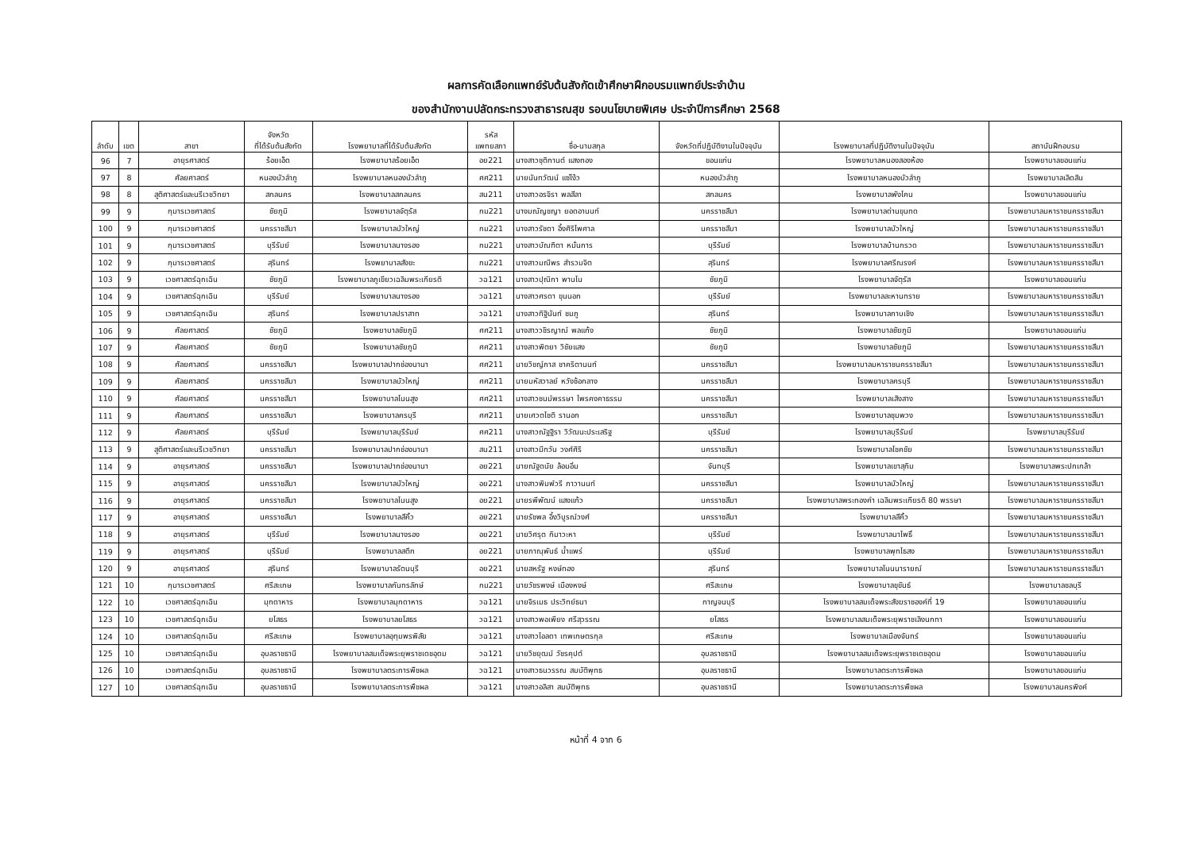ผลการคัดเลือกแพทย์รับต้นสังกัดเข้าศึกษาฝึกอบรมแพทย์ประจำบ้าน
ของสำนักงานปลัดกระทรวงสาธารณสุข รอบนโยบายพิเศษ ประจำปีการศึกษา 2568
| ลำดับ | เขต | สาขา | จังหวัด ที่ได้รับต้นสังกัด | โรงพยาบาลที่ได้รับต้นสังกัด | รหัส แพทยสภา | ชื่อ-นามสกุล | จังหวัดที่ปฏิบัติงานในปัจจุบัน | โรงพยาบาลที่ปฏิบัติงานในปัจจุบัน | สถาบันฝึกอบรม |
| --- | --- | --- | --- | --- | --- | --- | --- | --- | --- |
| 96 | 7 | อายุรศาสตร์ | ร้อยเอ็ด | โรงพยาบาลร้อยเอ็ด | อย221 | นางสาวชุติกานต์ แสงทอง | ขอนแก่น | โรงพยาบาลหนองสองห้อง | โรงพยาบาลขอนแก่น |
| 97 | 8 | ศัลยศาสตร์ | หนองบัวลำภู | โรงพยาบาลหนองบัวลำภู | ศศ211 | นายนันทวัฒน์ แซ่โง้ว | หนองบัวลำภู | โรงพยาบาลหนองบัวลำภู | โรงพยาบาลเลิดสิน |
| 98 | 8 | สูติศาสตร์และนรีเวชวิทยา | สกลนคร | โรงพยาบาลสกลนคร | สน211 | นางสาวอรจิรา พลสีลา | สกลนคร | โรงพยาบาลพังโคน | โรงพยาบาลขอนแก่น |
| 99 | 9 | กุมารเวชศาสตร์ | ชัยภูมิ | โรงพยาบาลจัตุรัส | กม221 | นางมณัญชญา ยอดอานนท์ | นครราชสีมา | โรงพยาบาลด่านขุนทด | โรงพยาบาลมหาราชนครราชสีมา |
| 100 | 9 | กุมารเวชศาสตร์ | นครราชสีมา | โรงพยาบาลบัวใหญ่ | กม221 | นางสาวรัชดา อึ้งศิริไพศาล | นครราชสีมา | โรงพยาบาลบัวใหญ่ | โรงพยาบาลมหาราชนครราชสีมา |
| 101 | 9 | กุมารเวชศาสตร์ | บุรีรัมย์ | โรงพยาบาลนางรอง | กม221 | นางสาวบัณฑิตา หมั่นการ | บุรีรัมย์ | โรงพยาบาลบ้านกรวด | โรงพยาบาลมหาราชนครราชสีมา |
| 102 | 9 | กุมารเวชศาสตร์ | สุรินทร์ | โรงพยาบาลสังขะ | กม221 | นางสาวมณีพร สำรวมจิต | สุรินทร์ | โรงพยาบาลศรีณรงค์ | โรงพยาบาลมหาราชนครราชสีมา |
| 103 | 9 | เวชศาสตร์ฉุกเฉิน | ชัยภูมิ | โรงพยาบาลภูเขียวเฉลิมพระเกียรติ | วฉ121 | นางสาวปุณิกา พานโน | ชัยภูมิ | โรงพยาบาลจัตุรัส | โรงพยาบาลขอนแก่น |
| 104 | 9 | เวชศาสตร์ฉุกเฉิน | บุรีรัมย์ | โรงพยาบาลนางรอง | วฉ121 | นางสาวศรดา ขุนนอก | บุรีรัมย์ | โรงพยาบาลละหานทราย | โรงพยาบาลมหาราชนครราชสีมา |
| 105 | 9 | เวชศาสตร์ฉุกเฉิน | สุรินทร์ | โรงพยาบาลปราสาท | วฉ121 | นางสาวทิฐินันท์ ชมภู | สุรินทร์ | โรงพยาบาลกาบเชิง | โรงพยาบาลมหาราชนครราชสีมา |
| 106 | 9 | ศัลยศาสตร์ | ชัยภูมิ | โรงพยาบาลชัยภูมิ | ศศ211 | นางสาววชิรญาณ์ พลแก้ง | ชัยภูมิ | โรงพยาบาลชัยภูมิ | โรงพยาบาลขอนแก่น |
| 107 | 9 | ศัลยศาสตร์ | ชัยภูมิ | โรงพยาบาลชัยภูมิ | ศศ211 | นางสาวพิตยา วิชัยแสง | ชัยภูมิ | โรงพยาบาลชัยภูมิ | โรงพยาบาลมหาราชนครราชสีมา |
| 108 | 9 | ศัลยศาสตร์ | นครราชสีมา | โรงพยาบาลปากช่องนานา | ศศ211 | นายวิชญ์ภาส ชาคริตานนท์ | นครราชสีมา | โรงพยาบาลมหาราชนครราชสีมา | โรงพยาบาลมหาราชนครราชสีมา |
| 109 | 9 | ศัลยศาสตร์ | นครราชสีมา | โรงพยาบาลบัวใหญ่ | ศศ211 | นายมหัสวาลย์ หวังช้อกลาง | นครราชสีมา | โรงพยาบาลครบุรี | โรงพยาบาลมหาราชนครราชสีมา |
| 110 | 9 | ศัลยศาสตร์ | นครราชสีมา | โรงพยาบาลโนนสูง | ศศ211 | นางสาวชนม์พรรษา ไพรคงคาธรรม | นครราชสีมา | โรงพยาบาลเสิงสาง | โรงพยาบาลมหาราชนครราชสีมา |
| 111 | 9 | ศัลยศาสตร์ | นครราชสีมา | โรงพยาบาลครบุรี | ศศ211 | นายเศวตโชติ รานอก | นครราชสีมา | โรงพยาบาลชุมพวง | โรงพยาบาลมหาราชนครราชสีมา |
| 112 | 9 | ศัลยศาสตร์ | บุรีรัมย์ | โรงพยาบาลบุรีรัมย์ | ศศ211 | นางสาวณัฐฐิรา วิวัฒนะประเสริฐ | บุรีรัมย์ | โรงพยาบาลบุรีรัมย์ | โรงพยาบาลบุรีรัมย์ |
| 113 | 9 | สูติศาสตร์และนรีเวชวิทยา | นครราชสีมา | โรงพยาบาลปากช่องนานา | สน211 | นางสาวมีทวัน วงศ์ศิริ | นครราชสีมา | โรงพยาบาลโชคชัย | โรงพยาบาลมหาราชนครราชสีมา |
| 114 | 9 | อายุรศาสตร์ | นครราชสีมา | โรงพยาบาลปากช่องนานา | อย221 | นายณัฐดนัย ล้อมอิ่ม | จันทบุรี | โรงพยาบาลเขาสุกิม | โรงพยาบาลพระปกเกล้า |
| 115 | 9 | อายุรศาสตร์ | นครราชสีมา | โรงพยาบาลบัวใหญ่ | อย221 | นางสาวพิมพ์วรี ภาวานนท์ | นครราชสีมา | โรงพยาบาลบัวใหญ่ | โรงพยาบาลมหาราชนครราชสีมา |
| 116 | 9 | อายุรศาสตร์ | นครราชสีมา | โรงพยาบาลโนนสูง | อย221 | นายรพีพัฒน์ แสงแก้ว | นครราชสีมา | โรงพยาบาลพระทองคำ เฉลิมพระเกียรติ 80 พรรษา | โรงพยาบาลมหาราชนครราชสีมา |
| 117 | 9 | อายุรศาสตร์ | นครราชสีมา | โรงพยาบาลสีคิ้ว | อย221 | นายรัชพล อึ้งวิบูรณ์วงศ์ | นครราชสีมา | โรงพยาบาลสีคิ้ว | โรงพยาบาลมหาราชนครราชสีมา |
| 118 | 9 | อายุรศาสตร์ | บุรีรัมย์ | โรงพยาบาลนางรอง | อย221 | นายวิศรุต กิมาวะหา | บุรีรัมย์ | โรงพยาบาลนาโพธิ์ | โรงพยาบาลมหาราชนครราชสีมา |
| 119 | 9 | อายุรศาสตร์ | บุรีรัมย์ | โรงพยาบาลสตึก | อย221 | นายภาณุพันธ์ น้ำแพร่ | บุรีรัมย์ | โรงพยาบาลพุทไธสง | โรงพยาบาลมหาราชนครราชสีมา |
| 120 | 9 | อายุรศาสตร์ | สุรินทร์ | โรงพยาบาลรัตนบุรี | อย221 | นายสหรัฐ หงษ์ทอง | สุรินทร์ | โรงพยาบาลโนนนารายณ์ | โรงพยาบาลมหาราชนครราชสีมา |
| 121 | 10 | กุมารเวชศาสตร์ | ศรีสะเกษ | โรงพยาบาลกันทรลักษ์ | กม221 | นายวัชรพงษ์ เมืองหงษ์ | ศรีสะเกษ | โรงพยาบาลขุขันธ์ | โรงพยาบาลชลบุรี |
| 122 | 10 | เวชศาสตร์ฉุกเฉิน | มุกดาหาร | โรงพยาบาลมุกดาหาร | วฉ121 | นายจิรเมธ ประวิทย์ธนา | กาญจนบุรี | โรงพยาบาลสมเด็จพระสังฆราชองค์ที่ 19 | โรงพยาบาลขอนแก่น |
| 123 | 10 | เวชศาสตร์ฉุกเฉิน | ยโสธร | โรงพยาบาลยโสธร | วฉ121 | นางสาวพอเพียง ศรีสุวรรณ | ยโสธร | โรงพยาบาลสมเด็จพระยุพราชเลิงนกทา | โรงพยาบาลขอนแก่น |
| 124 | 10 | เวชศาสตร์ฉุกเฉิน | ศรีสะเกษ | โรงพยาบาลอุทุมพรพิสัย | วฉ121 | นางสาวไอลดา เทพเกษตรกุล | ศรีสะเกษ | โรงพยาบาลเมืองจันทร์ | โรงพยาบาลขอนแก่น |
| 125 | 10 | เวชศาสตร์ฉุกเฉิน | อุบลราชธานี | โรงพยาบาลสมเด็จพระยุพราชเดชอุดม | วฉ121 | นายวิชยุฒม์ วัชรคุปต์ | อุบลราชธานี | โรงพยาบาลสมเด็จพระยุพราชเดชอุดม | โรงพยาบาลขอนแก่น |
| 126 | 10 | เวชศาสตร์ฉุกเฉิน | อุบลราชธานี | โรงพยาบาลตระการพืชผล | วฉ121 | นางสาวธนวรรณ สมบัติพุทธ | อุบลราชธานี | โรงพยาบาลตระการพืชผล | โรงพยาบาลขอนแก่น |
| 127 | 10 | เวชศาสตร์ฉุกเฉิน | อุบลราชธานี | โรงพยาบาลตระการพืชผล | วฉ121 | นางสาวอลิสา สมบัติพุทธ | อุบลราชธานี | โรงพยาบาลตระการพืชผล | โรงพยาบาลนครพิงค์ |
หน้าที่ 4 จาก 6